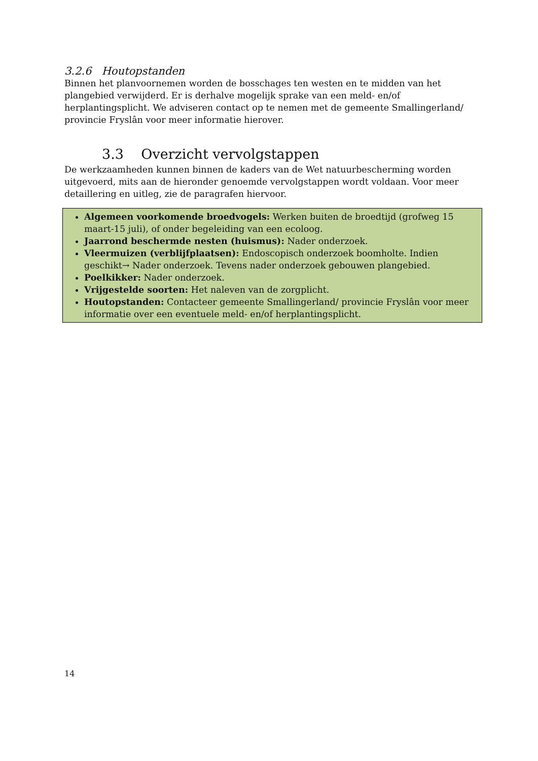3.2.6 Houtopstanden
Binnen het planvoornemen worden de bosschages ten westen en te midden van het plangebied verwijderd. Er is derhalve mogelijk sprake van een meld- en/of herplantingsplicht. We adviseren contact op te nemen met de gemeente Smallingerland/ provincie Fryslân voor meer informatie hierover.
3.3 Overzicht vervolgstappen
De werkzaamheden kunnen binnen de kaders van de Wet natuurbescherming worden uitgevoerd, mits aan de hieronder genoemde vervolgstappen wordt voldaan. Voor meer detaillering en uitleg, zie de paragrafen hiervoor.
Algemeen voorkomende broedvogels: Werken buiten de broedtijd (grofweg 15 maart-15 juli), of onder begeleiding van een ecoloog.
Jaarrond beschermde nesten (huismus): Nader onderzoek.
Vleermuizen (verblijfplaatsen): Endoscopisch onderzoek boomholte. Indien geschikt→ Nader onderzoek. Tevens nader onderzoek gebouwen plangebied.
Poelkikker: Nader onderzoek.
Vrijgestelde soorten: Het naleven van de zorgplicht.
Houtopstanden: Contacteer gemeente Smallingerland/ provincie Fryslân voor meer informatie over een eventuele meld- en/of herplantingsplicht.
14